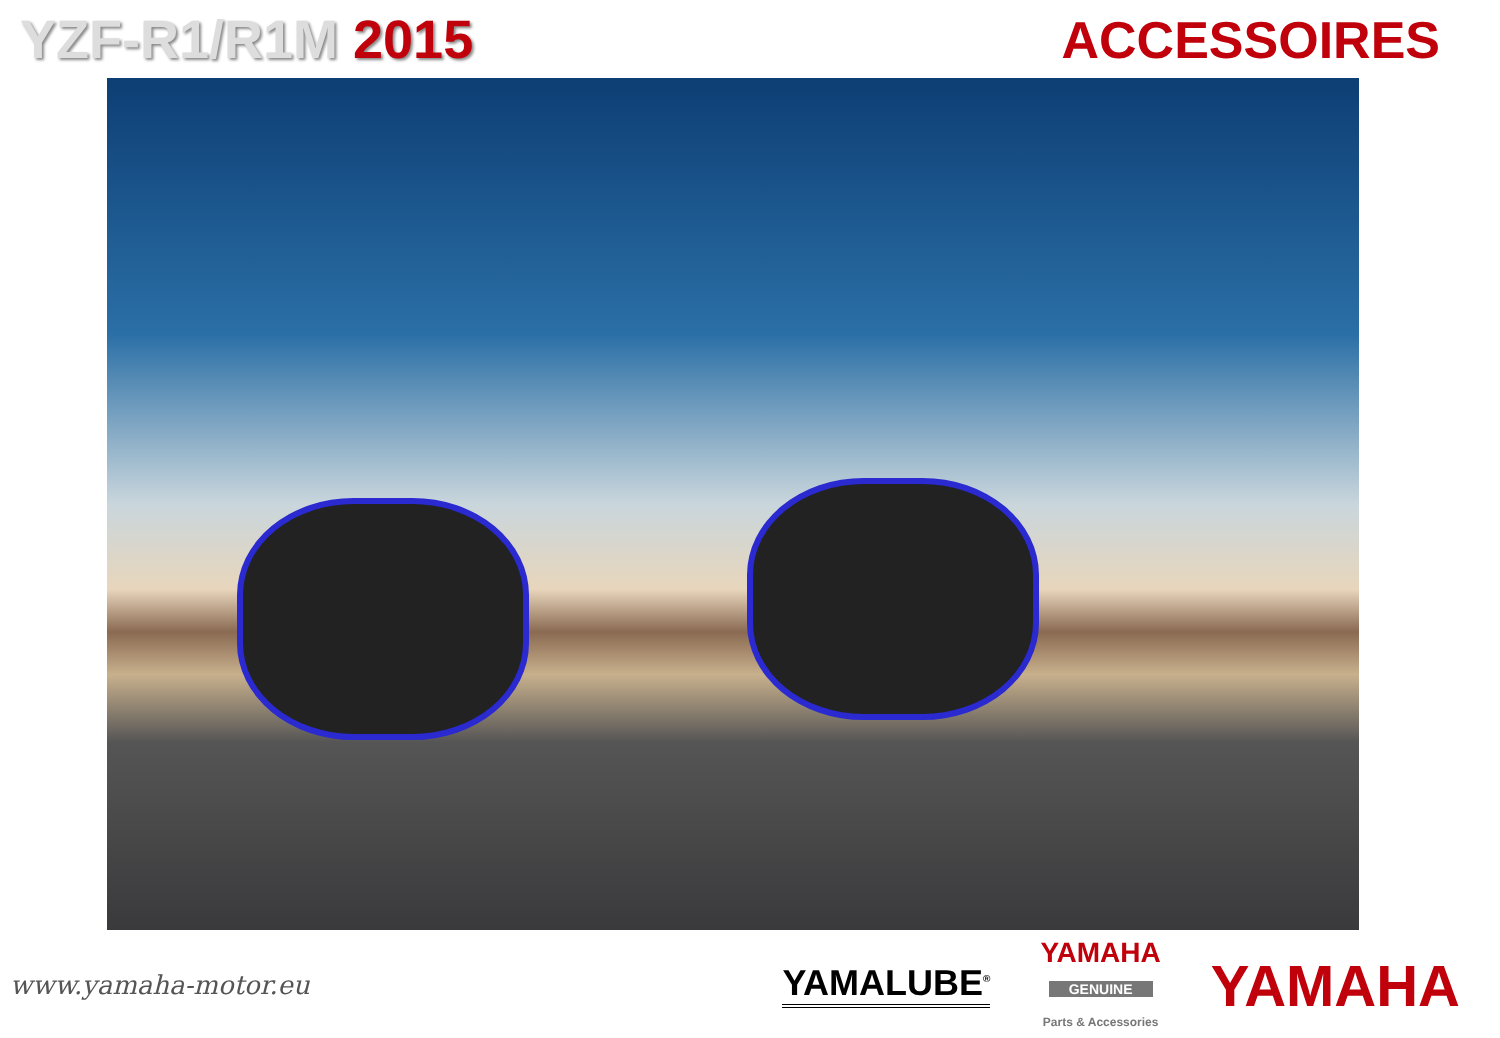YZF-R1/R1M 2015
ACCESSOIRES
www.yamaha-motor.eu
YAMALUBE<sup>®</sup>
YAMAHA
GENUINE
Parts & Accessories
YAMAHA